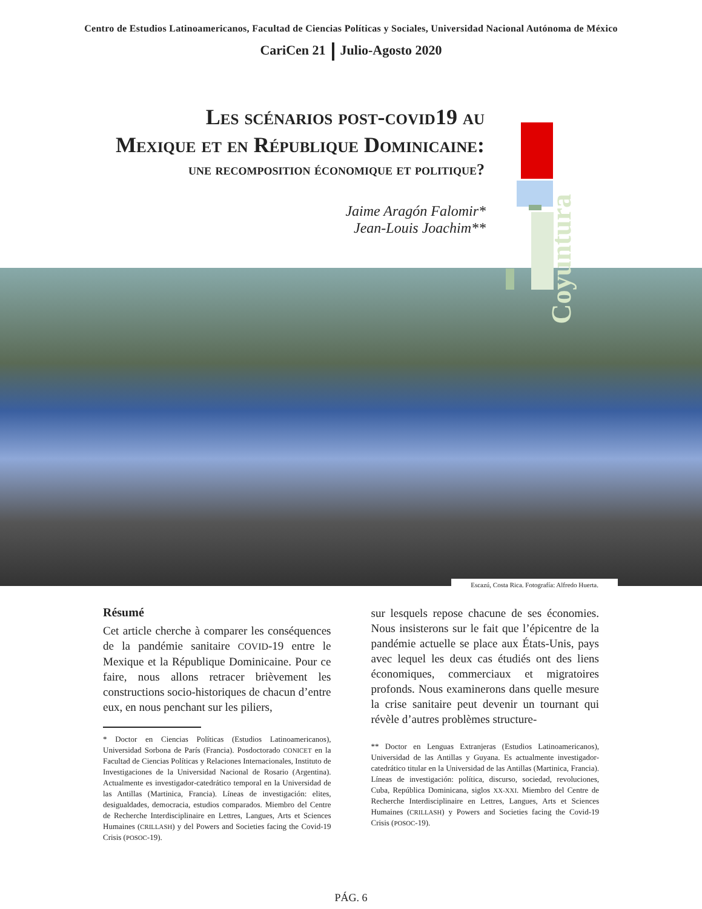Centro de Estudios Latinoamericanos, Facultad de Ciencias Políticas y Sociales, Universidad Nacional Autónoma de México
CariCen 21 Julio-Agosto 2020
Coyuntura
Les scénarios post-covid19 au
Mexique et en République Dominicaine:
une recomposition économique et politique?
Jaime Aragón Falomir*
Jean-Louis Joachim**
Escazú, Costa Rica. Fotografía: Alfredo Huerta.
Résumé
Cet article cherche à comparer les conséquences de la pandémie sanitaire COVID-19 entre le Mexique et la République Dominicaine. Pour ce faire, nous allons retracer brièvement les constructions socio-historiques de chacun d’entre eux, en nous penchant sur les piliers,
* Doctor en Ciencias Políticas (Estudios Latinoamericanos), Universidad Sorbona de París (Francia). Posdoctorado CONICET en la Facultad de Ciencias Políticas y Relaciones Internacionales, Instituto de Investigaciones de la Universidad Nacional de Rosario (Argentina). Actualmente es investigador-catedrático temporal en la Universidad de las Antillas (Martinica, Francia). Líneas de investigación: elites, desigualdades, democracia, estudios comparados. Miembro del Centre de Recherche Interdisciplinaire en Lettres, Langues, Arts et Sciences Humaines (CRILLASH) y del Powers and Societies facing the Covid-19 Crisis (POSOC-19).
sur lesquels repose chacune de ses économies. Nous insisterons sur le fait que l’épicentre de la pandémie actuelle se place aux États-Unis, pays avec lequel les deux cas étudiés ont des liens économiques, commerciaux et migratoires profonds. Nous examinerons dans quelle mesure la crise sanitaire peut devenir un tournant qui révèle d’autres problèmes structure-
** Doctor en Lenguas Extranjeras (Estudios Latinoamericanos), Universidad de las Antillas y Guyana. Es actualmente investigador-catedrático titular en la Universidad de las Antillas (Martinica, Francia). Líneas de investigación: política, discurso, sociedad, revoluciones, Cuba, República Dominicana, siglos XX-XXI. Miembro del Centre de Recherche Interdisciplinaire en Lettres, Langues, Arts et Sciences Humaines (CRILLASH) y Powers and Societies facing the Covid-19 Crisis (POSOC-19).
PÁG. 6